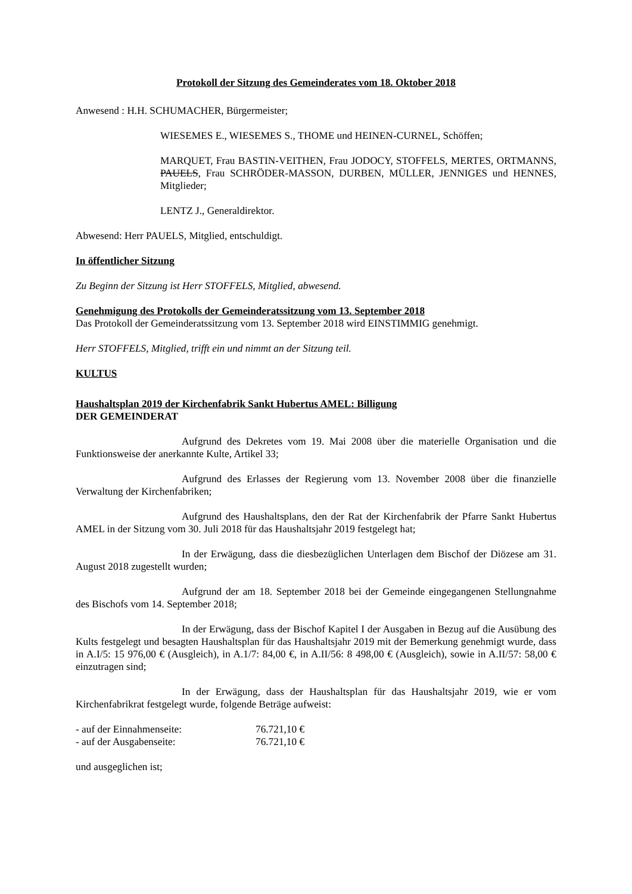Protokoll der Sitzung des Gemeinderates vom 18. Oktober 2018
Anwesend : H.H. SCHUMACHER, Bürgermeister;
WIESEMES E., WIESEMES S., THOME und HEINEN-CURNEL, Schöffen;
MARQUET, Frau BASTIN-VEITHEN, Frau JODOCY, STOFFELS, MERTES, ORTMANNS, PAUELS, Frau SCHRÖDER-MASSON, DURBEN, MÜLLER, JENNIGES und HENNES, Mitglieder;
LENTZ J., Generaldirektor.
Abwesend: Herr PAUELS, Mitglied, entschuldigt.
In öffentlicher Sitzung
Zu Beginn der Sitzung ist Herr STOFFELS, Mitglied, abwesend.
Genehmigung des Protokolls der Gemeinderatssitzung vom 13. September 2018
Das Protokoll der Gemeinderatssitzung vom 13. September 2018 wird EINSTIMMIG genehmigt.
Herr STOFFELS, Mitglied, trifft ein und nimmt an der Sitzung teil.
KULTUS
Haushaltsplan 2019 der Kirchenfabrik Sankt Hubertus AMEL: Billigung
DER GEMEINDERAT
Aufgrund des Dekretes vom 19. Mai 2008 über die materielle Organisation und die Funktionsweise der anerkannte Kulte, Artikel 33;
Aufgrund des Erlasses der Regierung vom 13. November 2008 über die finanzielle Verwaltung der Kirchenfabriken;
Aufgrund des Haushaltsplans, den der Rat der Kirchenfabrik der Pfarre Sankt Hubertus AMEL in der Sitzung vom 30. Juli 2018 für das Haushaltsjahr 2019 festgelegt hat;
In der Erwägung, dass die diesbezüglichen Unterlagen dem Bischof der Diözese am 31. August 2018 zugestellt wurden;
Aufgrund der am 18. September 2018 bei der Gemeinde eingegangenen Stellungnahme des Bischofs vom 14. September 2018;
In der Erwägung, dass der Bischof Kapitel I der Ausgaben in Bezug auf die Ausübung des Kults festgelegt und besagten Haushaltsplan für das Haushaltsjahr 2019 mit der Bemerkung genehmigt wurde, dass in A.I/5: 15 976,00 € (Ausgleich), in A.1/7: 84,00 €, in A.II/56: 8 498,00 € (Ausgleich), sowie in A.II/57: 58,00 € einzutragen sind;
In der Erwägung, dass der Haushaltsplan für das Haushaltsjahr 2019, wie er vom Kirchenfabrikrat festgelegt wurde, folgende Beträge aufweist:
| - auf der Einnahmenseite: | 76.721,10 € |
| - auf der Ausgabenseite: | 76.721,10 € |
und ausgeglichen ist;